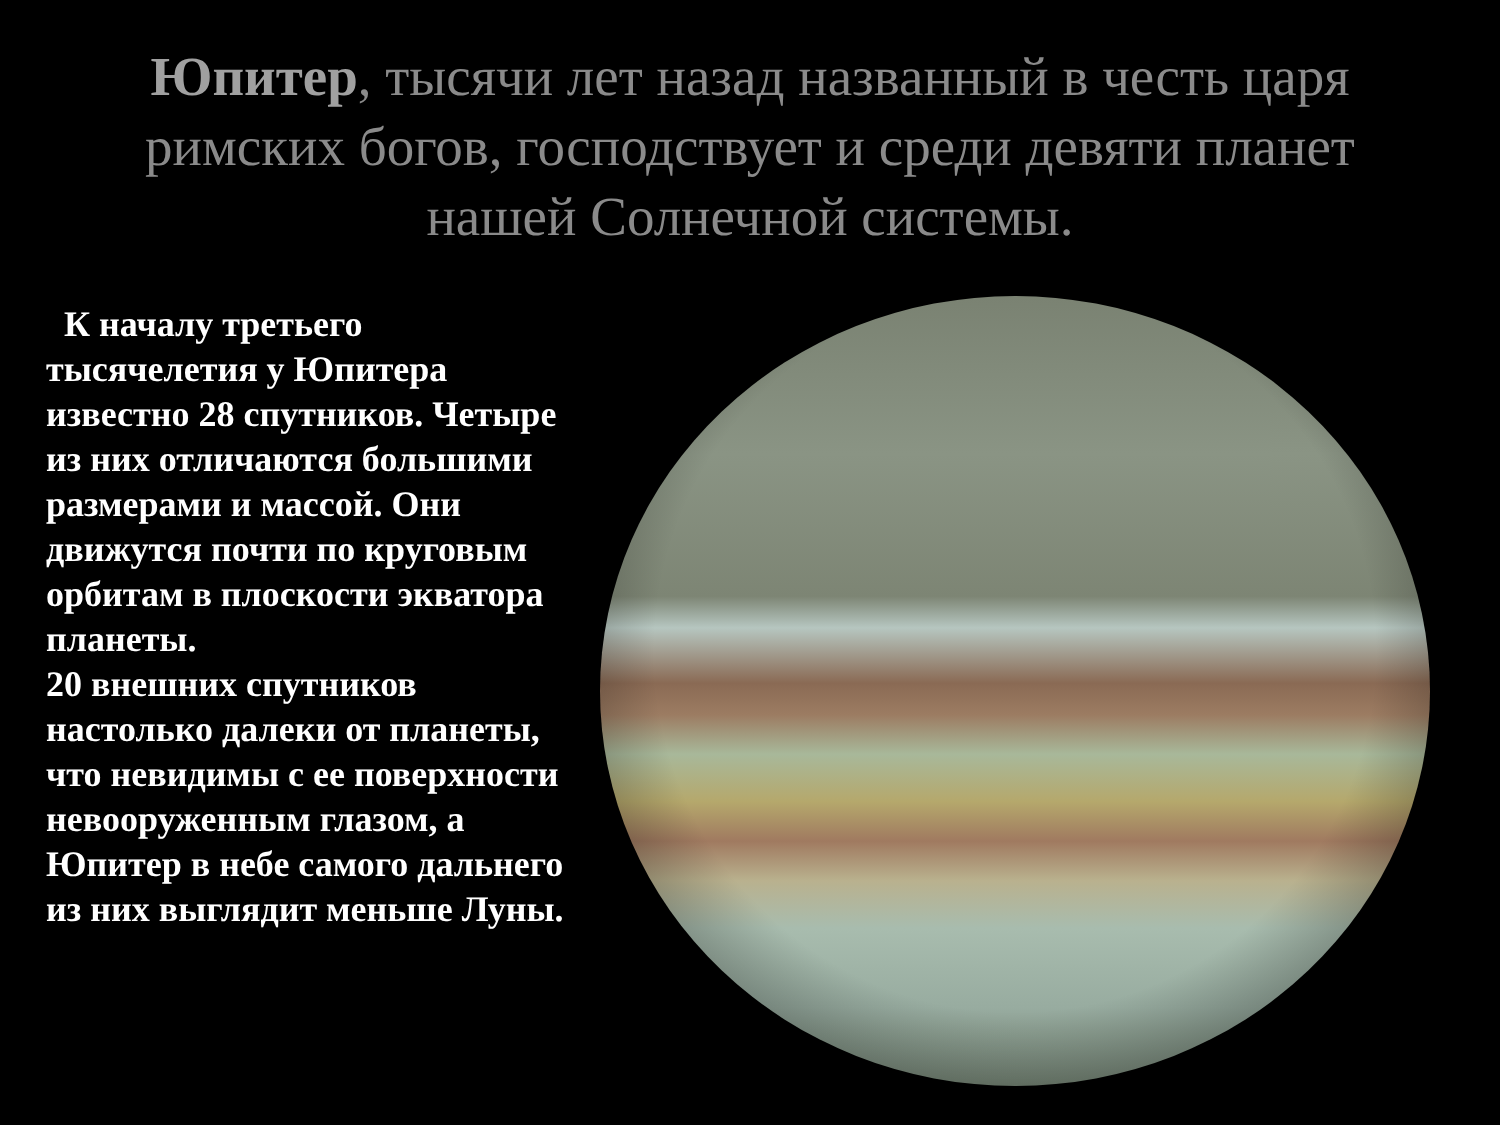Юпитер, тысячи лет назад названный в честь царя римских богов, господствует и среди девяти планет нашей Солнечной системы.
К началу третьего тысячелетия у Юпитера известно 28 спутников. Четыре из них отличаются большими размерами и массой. Они движутся почти по круговым орбитам в плоскости экватора планеты.
20 внешних спутников настолько далеки от планеты, что невидимы с ее поверхности невооруженным глазом, а Юпитер в небе самого дальнего из них выглядит меньше Луны.